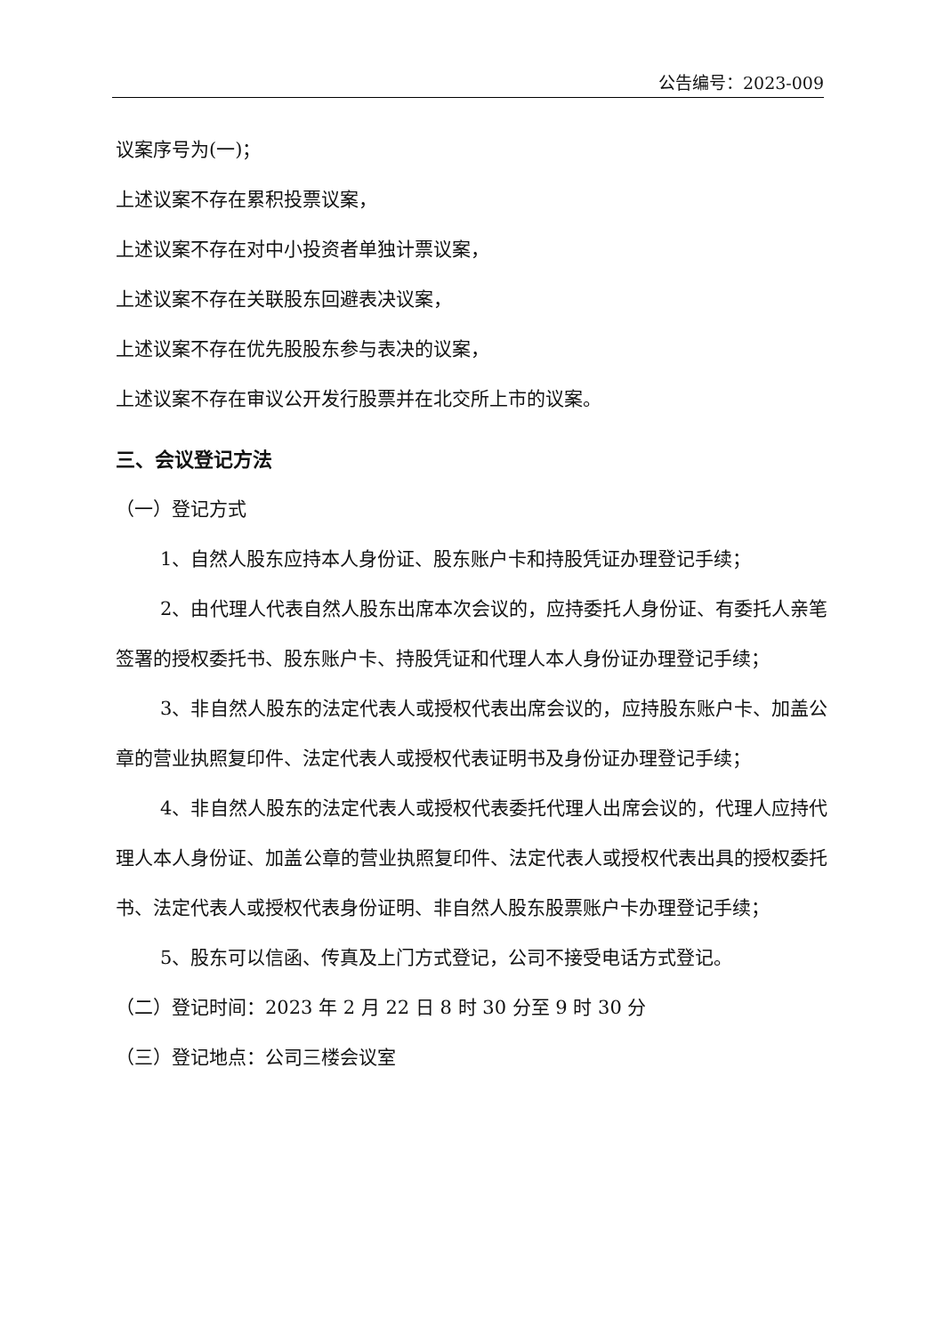公告编号：2023-009
议案序号为(一)；
上述议案不存在累积投票议案，
上述议案不存在对中小投资者单独计票议案，
上述议案不存在关联股东回避表决议案，
上述议案不存在优先股股东参与表决的议案，
上述议案不存在审议公开发行股票并在北交所上市的议案。
三、会议登记方法
（一）登记方式
1、自然人股东应持本人身份证、股东账户卡和持股凭证办理登记手续；
2、由代理人代表自然人股东出席本次会议的，应持委托人身份证、有委托人亲笔签署的授权委托书、股东账户卡、持股凭证和代理人本人身份证办理登记手续；
3、非自然人股东的法定代表人或授权代表出席会议的，应持股东账户卡、加盖公章的营业执照复印件、法定代表人或授权代表证明书及身份证办理登记手续；
4、非自然人股东的法定代表人或授权代表委托代理人出席会议的，代理人应持代理人本人身份证、加盖公章的营业执照复印件、法定代表人或授权代表出具的授权委托书、法定代表人或授权代表身份证明、非自然人股东股票账户卡办理登记手续；
5、股东可以信函、传真及上门方式登记，公司不接受电话方式登记。
（二）登记时间：2023 年 2 月 22 日 8 时 30 分至 9 时 30 分
（三）登记地点：公司三楼会议室